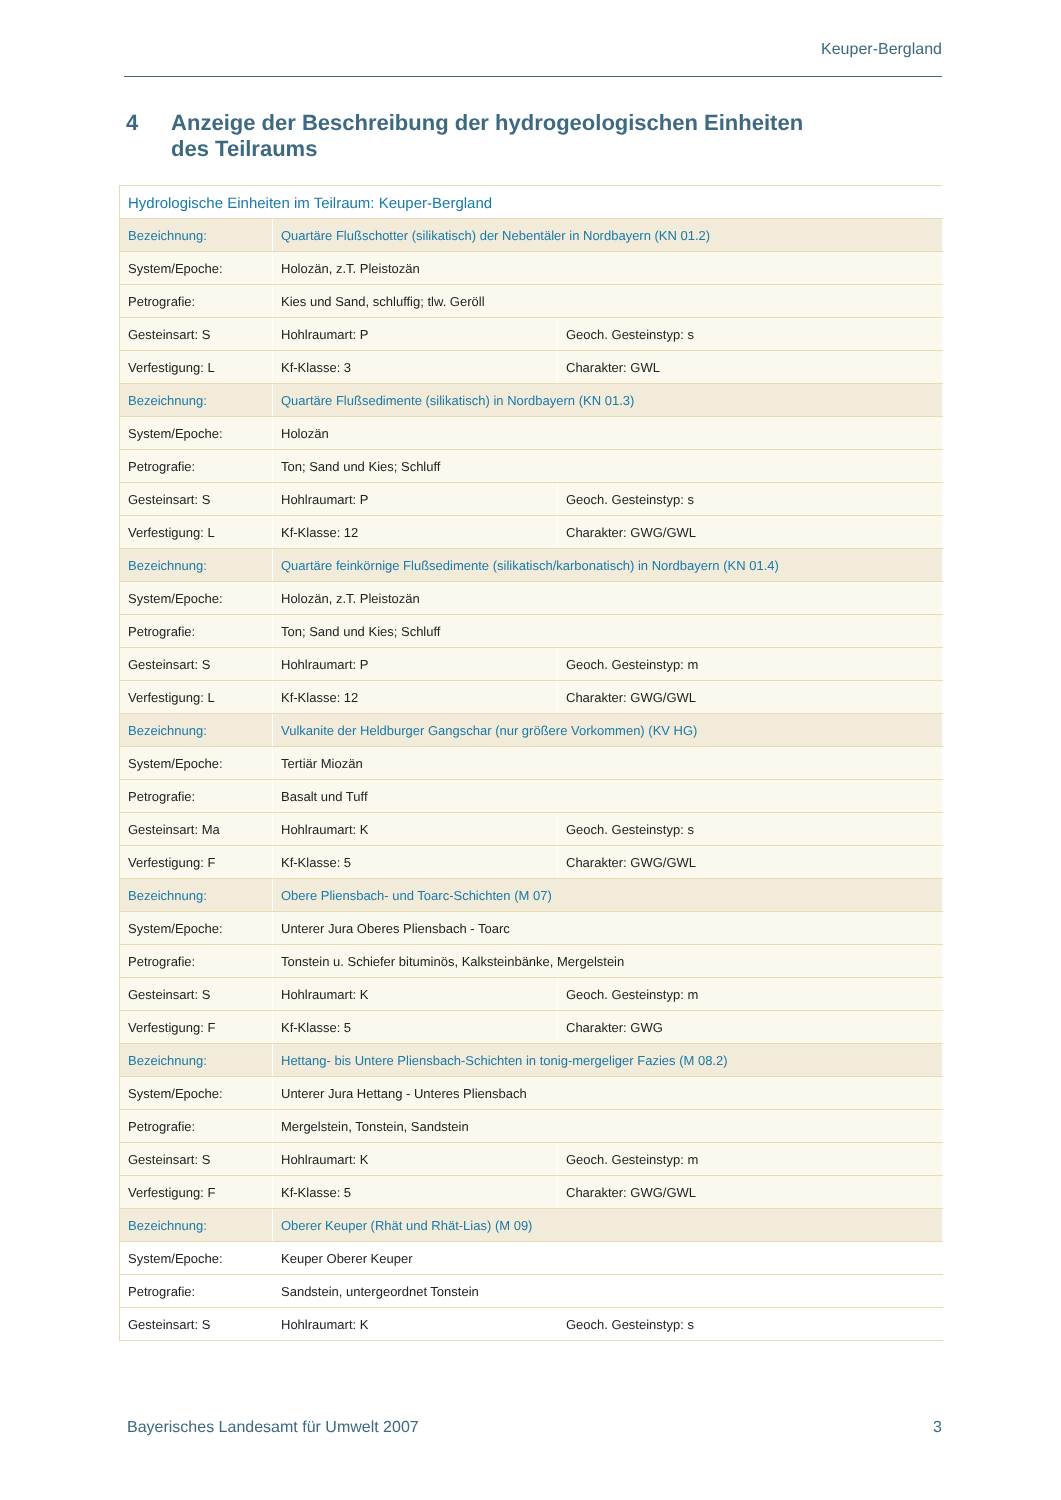Keuper-Bergland
4 Anzeige der Beschreibung der hydrogeologischen Einheiten des Teilraums
| Hydrologische Einheiten im Teilraum: Keuper-Bergland | | |
| Bezeichnung: | Quartäre Flußschotter (silikatisch) der Nebentäler in Nordbayern (KN 01.2) | |
| System/Epoche: | Holozän, z.T. Pleistozän | |
| Petrografie: | Kies und Sand, schluffig; tlw. Geröll | |
| Gesteinsart: S | Hohlraumart: P | Geoch. Gesteinstyp: s |
| Verfestigung: L | Kf-Klasse: 3 | Charakter: GWL |
| Bezeichnung: | Quartäre Flußsedimente (silikatisch) in Nordbayern (KN 01.3) | |
| System/Epoche: | Holozän | |
| Petrografie: | Ton; Sand und Kies; Schluff | |
| Gesteinsart: S | Hohlraumart: P | Geoch. Gesteinstyp: s |
| Verfestigung: L | Kf-Klasse: 12 | Charakter: GWG/GWL |
| Bezeichnung: | Quartäre feinkörnige Flußsedimente (silikatisch/karbonatisch) in Nordbayern (KN 01.4) | |
| System/Epoche: | Holozän, z.T. Pleistozän | |
| Petrografie: | Ton; Sand und Kies; Schluff | |
| Gesteinsart: S | Hohlraumart: P | Geoch. Gesteinstyp: m |
| Verfestigung: L | Kf-Klasse: 12 | Charakter: GWG/GWL |
| Bezeichnung: | Vulkanite der Heldburger Gangschar (nur größere Vorkommen) (KV HG) | |
| System/Epoche: | Tertiär Miozän | |
| Petrografie: | Basalt und Tuff | |
| Gesteinsart: Ma | Hohlraumart: K | Geoch. Gesteinstyp: s |
| Verfestigung: F | Kf-Klasse: 5 | Charakter: GWG/GWL |
| Bezeichnung: | Obere Pliensbach- und Toarc-Schichten (M 07) | |
| System/Epoche: | Unterer Jura Oberes Pliensbach - Toarc | |
| Petrografie: | Tonstein u. Schiefer bituminös, Kalksteinbänke, Mergelstein | |
| Gesteinsart: S | Hohlraumart: K | Geoch. Gesteinstyp: m |
| Verfestigung: F | Kf-Klasse: 5 | Charakter: GWG |
| Bezeichnung: | Hettang- bis Untere Pliensbach-Schichten in tonig-mergeliger Fazies (M 08.2) | |
| System/Epoche: | Unterer Jura Hettang - Unteres Pliensbach | |
| Petrografie: | Mergelstein, Tonstein, Sandstein | |
| Gesteinsart: S | Hohlraumart: K | Geoch. Gesteinstyp: m |
| Verfestigung: F | Kf-Klasse: 5 | Charakter: GWG/GWL |
| Bezeichnung: | Oberer Keuper (Rhät und Rhät-Lias) (M 09) | |
| System/Epoche: | Keuper Oberer Keuper | |
| Petrografie: | Sandstein, untergeordnet Tonstein | |
| Gesteinsart: S | Hohlraumart: K | Geoch. Gesteinstyp: s |
Bayerisches Landesamt für Umwelt 2007 3